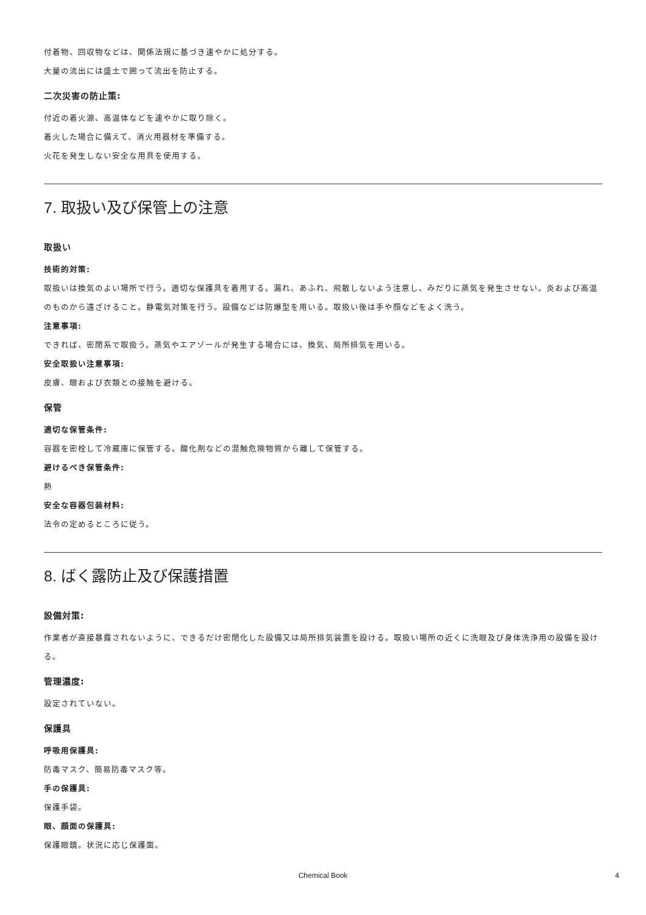付着物、回収物などは、関係法規に基づき速やかに処分する。
大量の流出には盛土で囲って流出を防止する。
二次災害の防止策:
付近の着火源、高温体などを速やかに取り除く。
着火した場合に備えて、消火用器材を準備する。
火花を発生しない安全な用具を使用する。
7. 取扱い及び保管上の注意
取扱い
技術的対策:
取扱いは換気のよい場所で行う。適切な保護具を着用する。漏れ、あふれ、飛散しないよう注意し、みだりに蒸気を発生させない。炎および高温のものから遠ざけること。静電気対策を行う。設備などは防爆型を用いる。取扱い後は手や顔などをよく洗う。
注意事項:
できれば、密閉系で取扱う。蒸気やエアゾールが発生する場合には、換気、局所排気を用いる。
安全取扱い注意事項:
皮膚、眼および衣類との接触を避ける。
保管
適切な保管条件:
容器を密栓して冷蔵庫に保管する。酸化剤などの混触危険物質から離して保管する。
避けるべき保管条件:
熱
安全な容器包装材料:
法令の定めるところに従う。
8. ばく露防止及び保護措置
設備対策:
作業者が直接暴露されないように、できるだけ密閉化した設備又は局所排気装置を設ける。取扱い場所の近くに洗眼及び身体洗浄用の設備を設ける。
管理濃度:
設定されていない。
保護具
呼吸用保護具:
防毒マスク、簡易防毒マスク等。
手の保護具:
保護手袋。
眼、顔面の保護具:
保護眼鏡。状況に応じ保護面。
Chemical Book 4